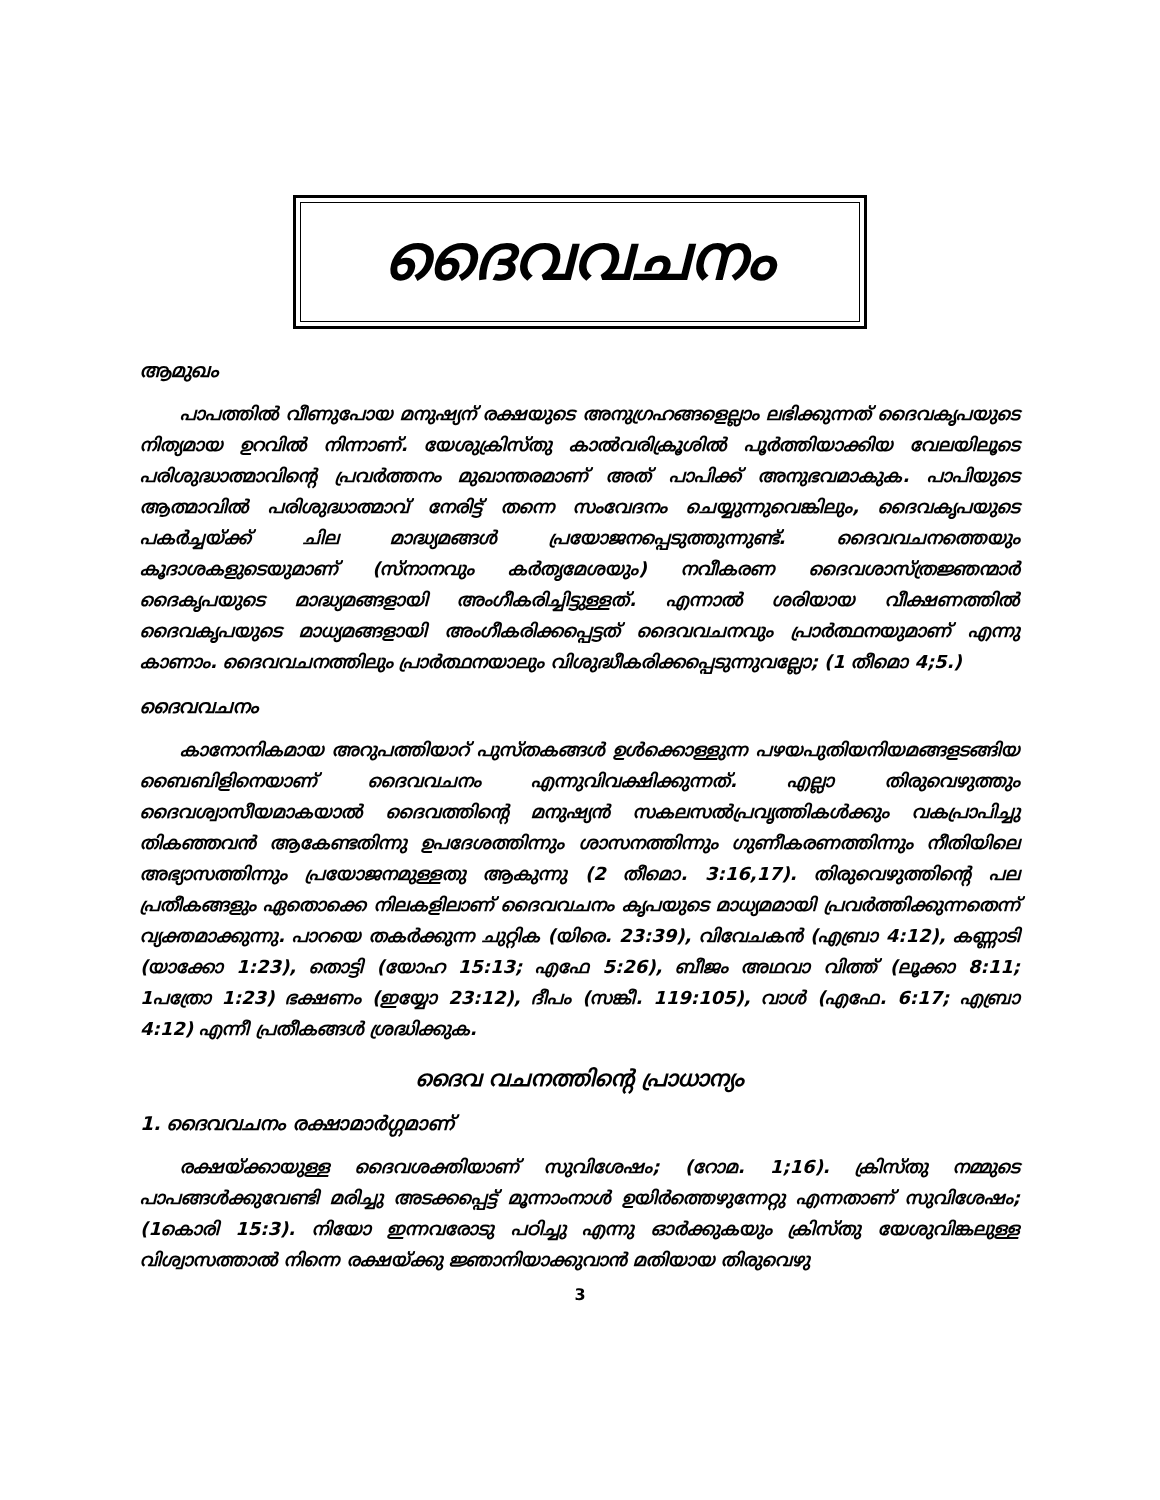ദൈവവചനം
ആമുഖം
പാപത്തിൽ വീണുപോയ മനുഷ്യന് രക്ഷയുടെ അനുഗ്രഹങ്ങളെല്ലാം ലഭിക്കുന്നത് ദൈവകൃപയുടെ നിത്യമായ ഉറവിൽ നിന്നാണ്. യേശുക്രിസ്തു കാൽവരിക്രൂശിൽ പൂർത്തിയാക്കിയ വേലയിലൂടെ പരിശുദ്ധാത്മാവിന്റെ പ്രവർത്തനം മുഖാന്തരമാണ് അത് പാപിക്ക് അനുഭവമാകുക. പാപിയുടെ ആത്മാവിൽ പരിശുദ്ധാത്മാവ് നേരിട്ട് തന്നെ സംവേദനം ചെയ്യുന്നുവെങ്കിലും, ദൈവകൃപയുടെ പകർച്ചയ്ക്ക് ചില മാദ്ധ്യമങ്ങൾ പ്രയോജനപ്പെടുത്തുന്നുണ്ട്. ദൈവവചനത്തെയും കൂദാശകളുടെയുമാണ് (സ്നാനവും കർതൃമേശയും) നവീകരണ ദൈവശാസ്ത്രജ്ഞന്മാർ ദൈകൃപയുടെ മാദ്ധ്യമങ്ങളായി അംഗീകരിച്ചിട്ടുള്ളത്. എന്നാൽ ശരിയായ വീക്ഷണത്തിൽ ദൈവകൃപയുടെ മാധ്യമങ്ങളായി അംഗീകരിക്കപ്പെട്ടത് ദൈവവചനവും പ്രാർത്ഥനയുമാണ് എന്നു കാണാം. ദൈവവചനത്തിലും പ്രാർത്ഥനയാലും വിശുദ്ധീകരിക്കപ്പെടുന്നുവല്ലോ; (1 തീമൊ 4;5.)
ദൈവവചനം
കാനോനികമായ അറുപത്തിയാറ് പുസ്തകങ്ങൾ ഉൾക്കൊള്ളുന്ന പഴയപുതിയനിയമങ്ങളടങ്ങിയ ബൈബിളിനെയാണ് ദൈവവചനം എന്നുവിവക്ഷിക്കുന്നത്. എല്ലാ തിരുവെഴുത്തും ദൈവശ്വാസീയമാകയാൽ ദൈവത്തിന്റെ മനുഷ്യൻ സകലസൽപ്രവൃത്തികൾക്കും വകപ്രാപിച്ചു തികഞ്ഞവൻ ആകേണ്ടതിന്നു ഉപദേശത്തിന്നും ശാസനത്തിന്നും ഗുണീകരണത്തിന്നും നീതിയിലെ അഭ്യാസത്തിന്നും പ്രയോജനമുള്ളതു ആകുന്നു (2 തീമൊ. 3:16,17). തിരുവെഴുത്തിന്റെ പല പ്രതീകങ്ങളും ഏതൊക്കെ നിലകളിലാണ് ദൈവവചനം കൃപയുടെ മാധ്യമമായി പ്രവർത്തിക്കുന്നതെന്ന് വ്യക്തമാക്കുന്നു. പാറയെ തകർക്കുന്ന ചുറ്റിക (യിരെ. 23:39), വിവേചകൻ (എബ്രാ 4:12), കണ്ണാടി (യാക്കോ 1:23), തൊട്ടി (യോഹ 15:13; എഫേ 5:26), ബീജം അഥവാ വിത്ത് (ലൂക്കാ 8:11; 1പത്രോ 1:23) ഭക്ഷണം (ഇയ്യോ 23:12), ദീപം (സങ്കീ. 119:105), വാൾ (എഫേ. 6:17; എബ്രാ 4:12) എന്നീ പ്രതീകങ്ങൾ ശ്രദ്ധിക്കുക.
ദൈവ വചനത്തിന്റെ പ്രാധാന്യം
1. ദൈവവചനം രക്ഷാമാർഗ്ഗമാണ്
രക്ഷയ്ക്കായുള്ള ദൈവശക്തിയാണ് സുവിശേഷം; (റോമ. 1;16). ക്രിസ്തു നമ്മുടെ പാപങ്ങൾക്കുവേണ്ടി മരിച്ചു അടക്കപ്പെട്ട് മൂന്നാംനാൾ ഉയിർത്തെഴുന്നേറ്റു എന്നതാണ് സുവിശേഷം; (1കൊരി 15:3). നിയോ ഇന്നവരോടു പഠിച്ചു എന്നു ഓർക്കുകയും ക്രിസ്തു യേശുവിങ്കലുള്ള വിശ്വാസത്താൽ നിന്നെ രക്ഷയ്ക്കു ജ്ഞാനിയാക്കുവാൻ മതിയായ തിരുവെഴു
3